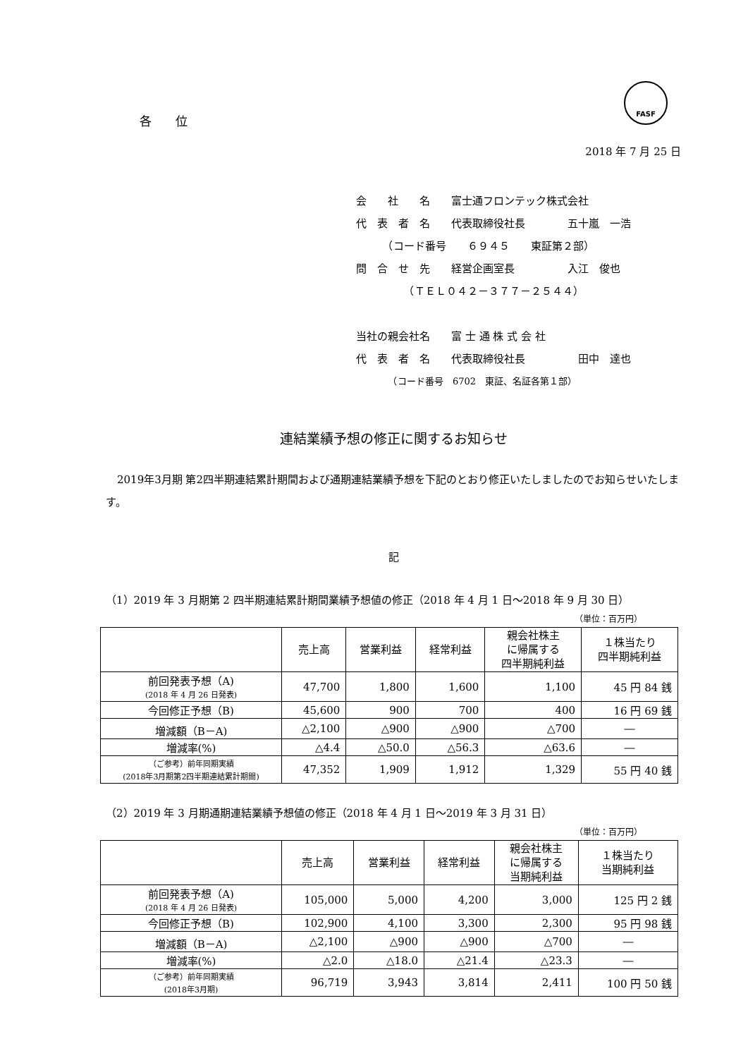FASF
各　　位
2018 年 7 月 25 日
会　　社　　名　　富士通フロンテック株式会社
代　表　者　名　　代表取締役社長　　　　五十嵐　一浩
　　　（コード番号　　６９４５　　東証第２部）
問　合　せ　先　　経営企画室長　　　　　入江　俊也
　　　　　（ＴＥＬ０４２－３７７－２５４４）
当社の親会社名　　富 士 通 株 式 会 社
代　表　者　名　　代表取締役社長　　　　　田中　達也
　　　　（コード番号　6702　東証、名証各第１部）
連結業績予想の修正に関するお知らせ
2019年3月期 第2四半期連結累計期間および通期連結業績予想を下記のとおり修正いたしましたのでお知らせいたします。
記
（1）2019 年 3 月期第 2 四半期連結累計期間業績予想値の修正（2018 年 4 月 1 日～2018 年 9 月 30 日）
（単位：百万円）
| | 売上高 | 営業利益 | 経常利益 | 親会社株主 に帰属する 四半期純利益 | １株当たり 四半期純利益 |
| --- | --- | --- | --- | --- | --- |
| 前回発表予想（A) (2018 年 4 月 26 日発表) | 47,700 | 1,800 | 1,600 | 1,100 | 45 円 84 銭 |
| 今回修正予想（B) | 45,600 | 900 | 700 | 400 | 16 円 69 銭 |
| 増減額（B－A) | △2,100 | △900 | △900 | △700 | ― |
| 増減率(%) | △4.4 | △50.0 | △56.3 | △63.6 | ― |
| （ご参考）前年同期実績 (2018年3月期第2四半期連結累計期間) | 47,352 | 1,909 | 1,912 | 1,329 | 55 円 40 銭 |
（2）2019 年 3 月期通期連結業績予想値の修正（2018 年 4 月 1 日～2019 年 3 月 31 日）
（単位：百万円）
| | 売上高 | 営業利益 | 経常利益 | 親会社株主 に帰属する 当期純利益 | １株当たり 当期純利益 |
| --- | --- | --- | --- | --- | --- |
| 前回発表予想（A) (2018 年 4 月 26 日発表) | 105,000 | 5,000 | 4,200 | 3,000 | 125 円 2 銭 |
| 今回修正予想（B) | 102,900 | 4,100 | 3,300 | 2,300 | 95 円 98 銭 |
| 増減額（B－A) | △2,100 | △900 | △900 | △700 | ― |
| 増減率(%) | △2.0 | △18.0 | △21.4 | △23.3 | ― |
| （ご参考）前年同期実績 (2018年3月期) | 96,719 | 3,943 | 3,814 | 2,411 | 100 円 50 銭 |